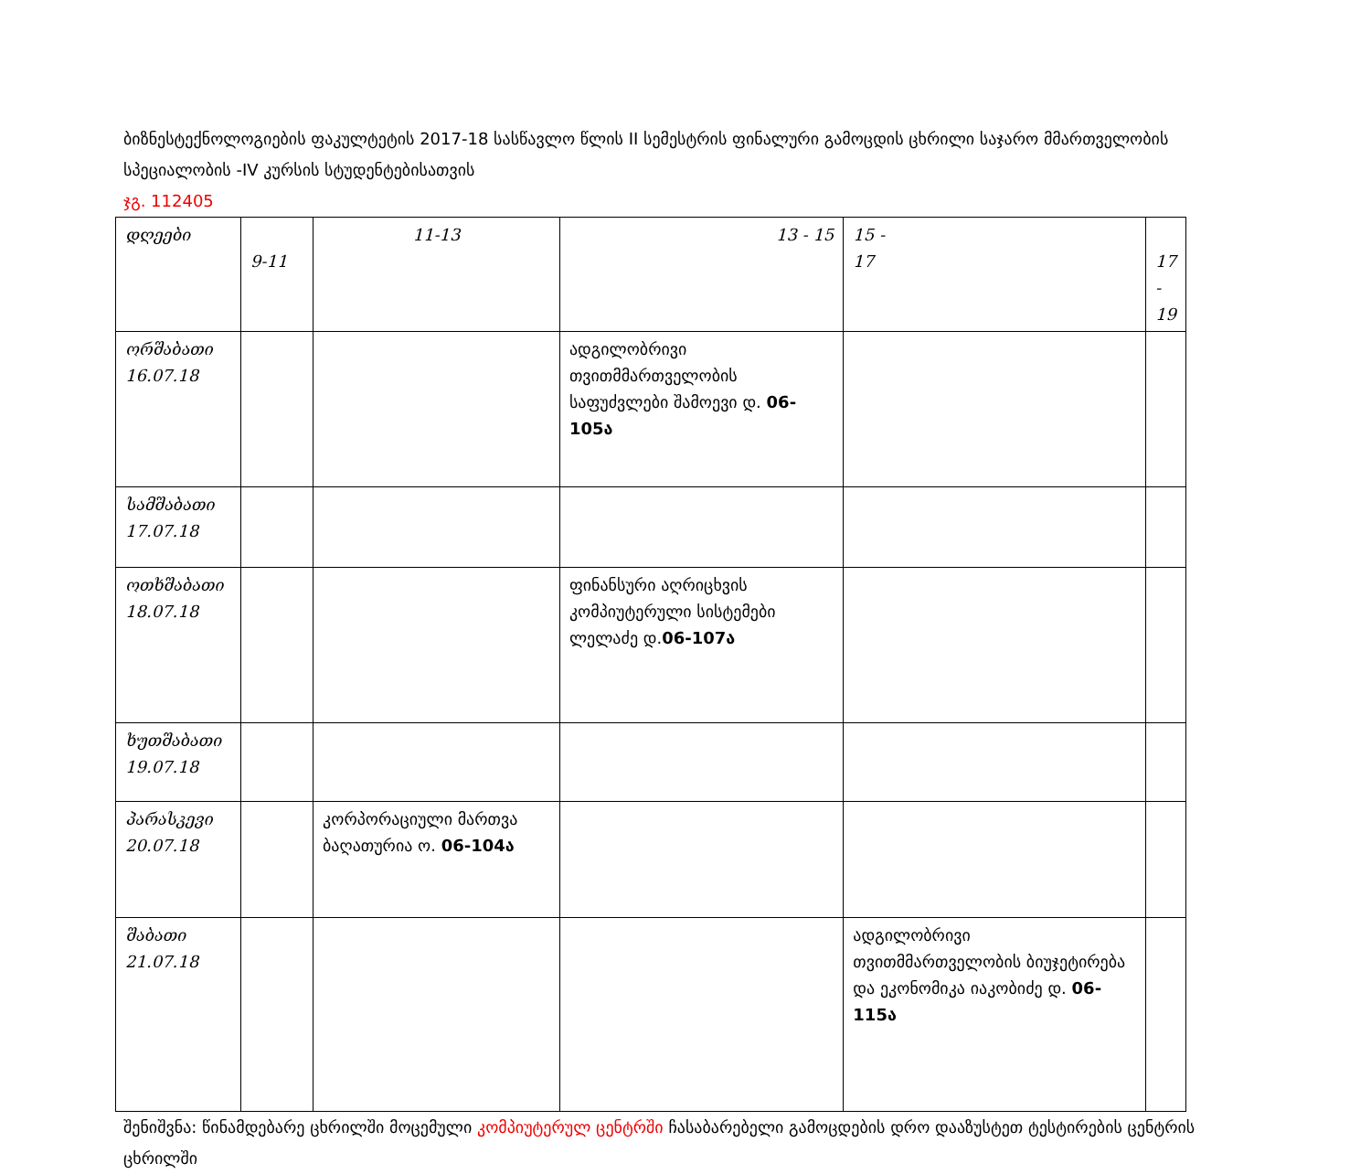ბიზნესტექნოლოგიების ფაკულტეტის 2017-18 სასწავლო წლის II სემესტრის ფინალური გამოცდის ცხრილი საჯარო მმართველობის სპეციალობის -IV კურსის სტუდენტებისათვის
ჯგ. 112405
| დღეები | 9-11 | 11-13 | 13 - 15 | 15 - 17 | 17 - 19 |
| --- | --- | --- | --- | --- | --- |
| ორშაბათი 16.07.18 | | | ადგილობრივი თვითმმართველობის საფუძვლები შამოევი დ. 06-105ა | | |
| სამშაბათი 17.07.18 | | | | | |
| ოთხშაბათი 18.07.18 | | | ფინანსური აღრიცხვის კომპიუტერული სისტემები ლელაძე დ. 06-107ა | | |
| ხუთშაბათი 19.07.18 | | | | | |
| პარასკევი 20.07.18 | | კორპორაციული მართვა ბაღათურია ო. 06-104ა | | | |
| შაბათი 21.07.18 | | | | ადგილობრივი თვითმმართველობის ბიუჯეტირება და ეკონომიკა იაკობიძე დ. 06-115ა | |
შენიშვნა: წინამდებარე ცხრილში მოცემული კომპიუტერულ ცენტრში ჩასაბარებელი გამოცდების დრო დააზუსტეთ ტესტირების ცენტრის ცხრილში